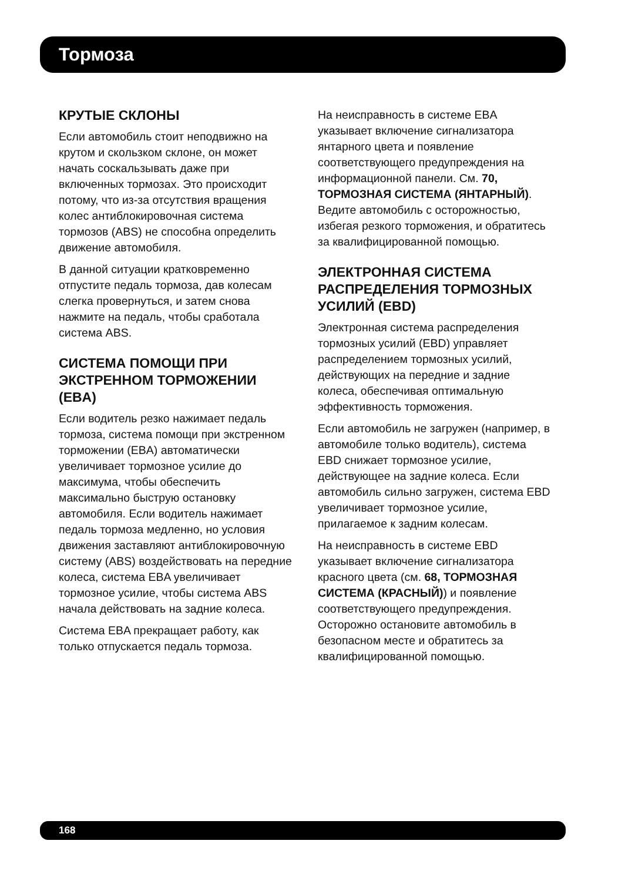Тормоза
КРУТЫЕ СКЛОНЫ
Если автомобиль стоит неподвижно на крутом и скользком склоне, он может начать соскальзывать даже при включенных тормозах. Это происходит потому, что из-за отсутствия вращения колес антиблокировочная система тормозов (ABS) не способна определить движение автомобиля.
В данной ситуации кратковременно отпустите педаль тормоза, дав колесам слегка провернуться, и затем снова нажмите на педаль, чтобы сработала система ABS.
СИСТЕМА ПОМОЩИ ПРИ ЭКСТРЕННОМ ТОРМОЖЕНИИ (EBA)
Если водитель резко нажимает педаль тормоза, система помощи при экстренном торможении (EBA) автоматически увеличивает тормозное усилие до максимума, чтобы обеспечить максимально быструю остановку автомобиля. Если водитель нажимает педаль тормоза медленно, но условия движения заставляют антиблокировочную систему (ABS) воздействовать на передние колеса, система EBA увеличивает тормозное усилие, чтобы система ABS начала действовать на задние колеса.
Система EBA прекращает работу, как только отпускается педаль тормоза.
На неисправность в системе EBA указывает включение сигнализатора янтарного цвета и появление соответствующего предупреждения на информационной панели. См. 70, ТОРМОЗНАЯ СИСТЕМА (ЯНТАРНЫЙ). Ведите автомобиль с осторожностью, избегая резкого торможения, и обратитесь за квалифицированной помощью.
ЭЛЕКТРОННАЯ СИСТЕМА РАСПРЕДЕЛЕНИЯ ТОРМОЗНЫХ УСИЛИЙ (EBD)
Электронная система распределения тормозных усилий (EBD) управляет распределением тормозных усилий, действующих на передние и задние колеса, обеспечивая оптимальную эффективность торможения.
Если автомобиль не загружен (например, в автомобиле только водитель), система EBD снижает тормозное усилие, действующее на задние колеса. Если автомобиль сильно загружен, система EBD увеличивает тормозное усилие, прилагаемое к задним колесам.
На неисправность в системе EBD указывает включение сигнализатора красного цвета (см. 68, ТОРМОЗНАЯ СИСТЕМА (КРАСНЫЙ)) и появление соответствующего предупреждения. Осторожно остановите автомобиль в безопасном месте и обратитесь за квалифицированной помощью.
168